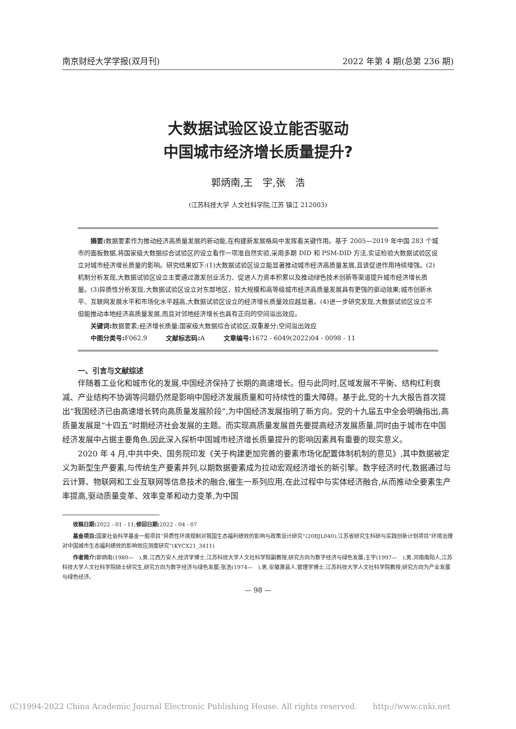南京财经大学学报(双月刊) 2022 年第 4 期(总第 236 期)
大数据试验区设立能否驱动
中国城市经济增长质量提升?
郭炳南,王　宇,张　浩
(江苏科技大学 人文社科学院,江苏 镇江 212003)
摘要: 数据要素作为推动经济高质量发展的新动能,在构建新发展格局中发挥着关键作用。基于 2005—2019 年中国 283 个城市的面板数据,将国家级大数据综合试验区的设立看作一项准自然实验,采用多期 DID 和 PSM-DID 方法,实证检验大数据试验区设立对城市经济增长质量的影响。研究结果如下:(1)大数据试验区设立能显著推动城市经济高质量发展,且该促进作用持续增强。(2)机制分析发现,大数据试验区设立主要通过激发创业活力、促进人力资本积累以及推动绿色技术创新等渠道提升城市经济增长质量。(3)异质性分析发现,大数据试验区设立对东部地区、较大规模和高等级城市经济高质量发展具有更强的驱动效果;城市创新水平、互联网发展水平和市场化水平越高,大数据试验区设立的经济增长质量效应越显著。(4)进一步研究发现,大数据试验区设立不但能推动本地经济高质量发展,而且对邻地经济增长也具有正向的空间溢出效应。
关键词: 数据要素;经济增长质量;国家级大数据综合试验区;双重差分;空间溢出效应
中图分类号: F062.9　　　文献标志码: A　　　文章编号: 1672 - 6049(2022)04 - 0098 - 11
一、引言与文献综述
伴随着工业化和城市化的发展,中国经济保持了长期的高速增长。但与此同时,区域发展不平衡、结构红利衰减、产业结构不协调等问题仍然是影响中国经济发展质量和可持续性的重大障碍。基于此,党的十九大报告首次提出“我国经济已由高速增长转向高质量发展阶段”,为中国经济发展指明了新方向。党的十九届五中全会明确指出,高质量发展是“十四五”时期经济社会发展的主题。而实现高质量发展首先要提高经济发展质量,同时由于城市在中国经济发展中占据主要角色,因此深入探析中国城市经济增长质量提升的影响因素具有重要的现实意义。
2020 年 4 月,中共中央、国务院印发《关于构建更加完善的要素市场化配置体制机制的意见》,其中数据被定义为新型生产要素,与传统生产要素并列,以期数据要素成为拉动宏观经济增长的新引擎。数字经济时代,数据通过与云计算、物联网和工业互联网等信息技术的融合,催生一系列应用,在此过程中与实体经济融合,从而推动全要素生产率提高,驱动质量变革、效率变革和动力变革,为中国
收稿日期: 2022 - 01 - 11;修回日期: 2022 - 04 - 07
基金项目: 国家社会科学基金一般项目“异质性环境规制对我国生态福利绩效的影响与政策设计研究”(20BJL040);江苏省研究生科研与实践创新计划项目“环境治理对中国城市生态福利绩效的影响效应测度研究”(KYCX21_3411)
作者简介: 郭炳南(1980—　),男,江西万安人,经济学博士,江苏科技大学人文社科学院副教授,研究方向为数字经济与绿色发展;王宇(1997—　),男,河南南阳人,江苏科技大学人文社科学院硕士研究生,研究方向为数字经济与绿色发展;张浩(1974—　),男,安徽萧县人,管理学博士,江苏科技大学人文社科学院教授,研究方向为产业发展与绿色经济。
— 98 —
(C)1994-2022 China Academic Journal Electronic Publishing House. All rights reserved.　　http://www.cnki.net